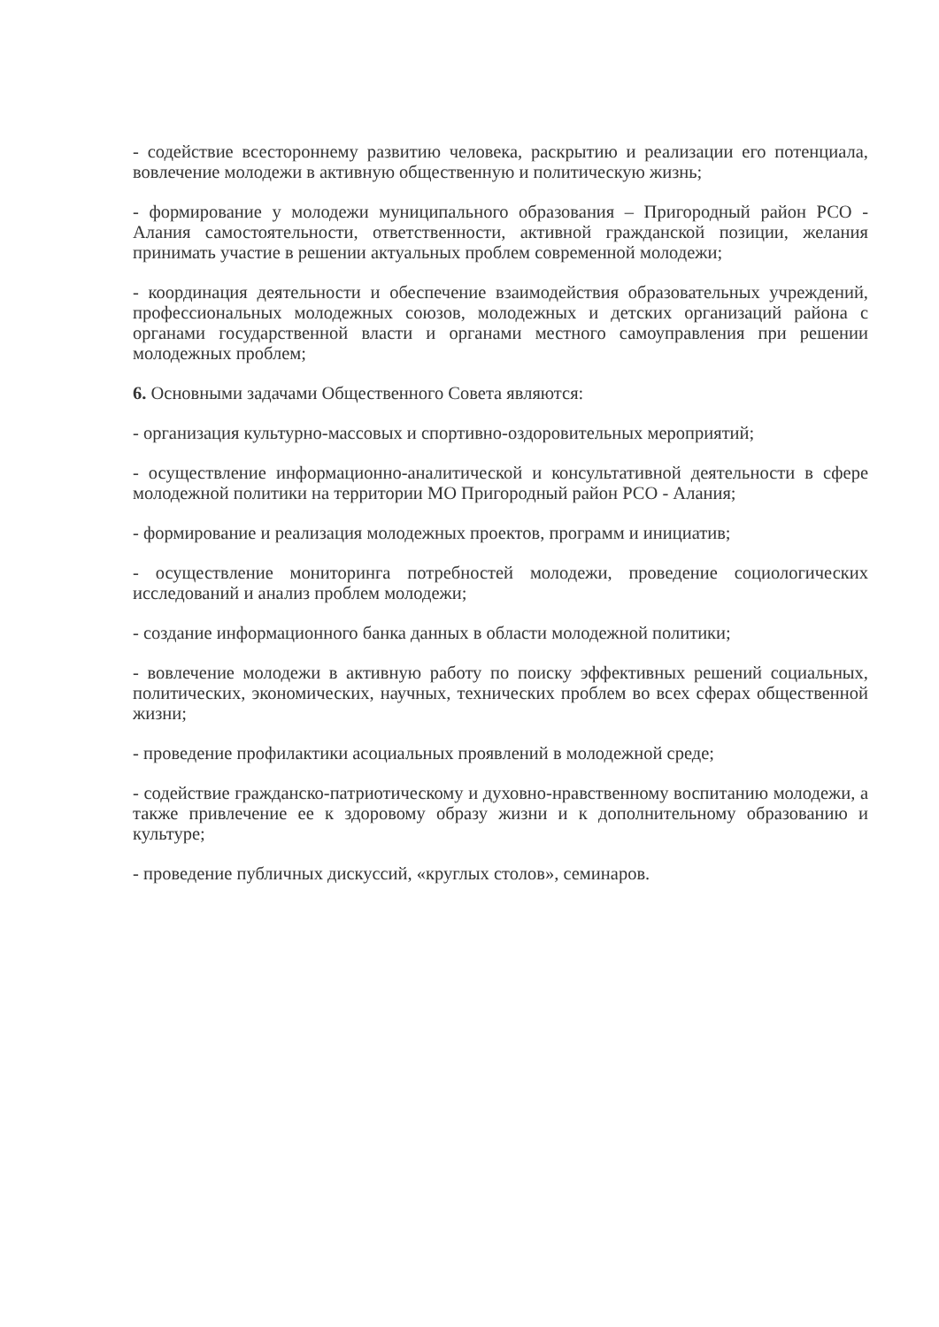- содействие всестороннему развитию человека, раскрытию и реализации его потенциала, вовлечение молодежи в активную общественную и политическую жизнь;
- формирование у молодежи муниципального образования – Пригородный район РСО - Алания самостоятельности, ответственности, активной гражданской позиции, желания принимать участие в решении актуальных проблем современной молодежи;
- координация деятельности и обеспечение взаимодействия образовательных учреждений, профессиональных молодежных союзов, молодежных и детских организаций района с органами государственной власти и органами местного самоуправления при решении молодежных проблем;
6. Основными задачами Общественного Совета являются:
- организация культурно-массовых и спортивно-оздоровительных мероприятий;
- осуществление информационно-аналитической и консультативной деятельности в сфере молодежной политики на территории МО Пригородный район РСО - Алания;
- формирование и реализация молодежных проектов, программ и инициатив;
- осуществление мониторинга потребностей молодежи, проведение социологических исследований и анализ проблем молодежи;
- создание информационного банка данных в области молодежной политики;
- вовлечение молодежи в активную работу по поиску эффективных решений социальных, политических, экономических, научных, технических проблем во всех сферах общественной жизни;
- проведение профилактики асоциальных проявлений в молодежной среде;
- содействие гражданско-патриотическому и духовно-нравственному воспитанию молодежи, а также привлечение ее к здоровому образу жизни и к дополнительному образованию и культуре;
- проведение публичных дискуссий, «круглых столов», семинаров.